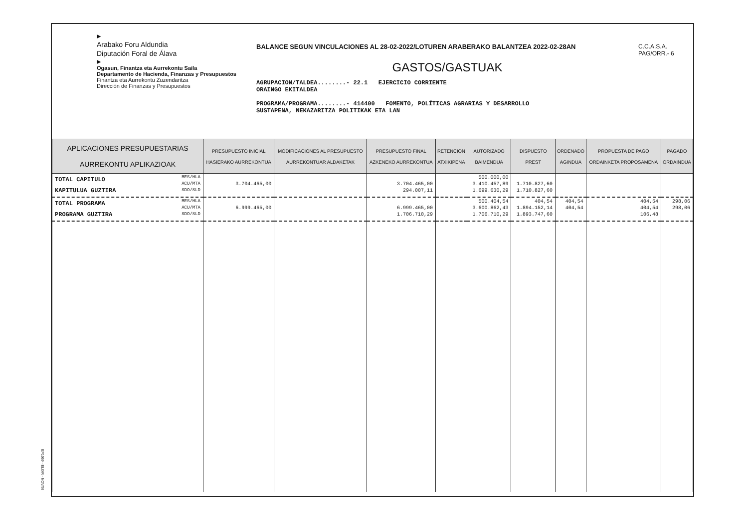▶
Arabako Foru Aldundia
Diputación Foral de Álava
▶
Ogasun, Finantza eta Aurrekontu Saila
Departamento de Hacienda, Finanzas y Presupuestos
Finantza eta Aurrekontu Zuzendaritza
Dirección de Finanzas y Presupuestos
BALANCE SEGUN VINCULACIONES AL 28-02-2022/LOTUREN ARABERAKO BALANTZEA 2022-02-28AN
GASTOS/GASTUAK
AGRUPACION/TALDEA........- 22.1 EJERCICIO CORRIENTE
ORAINGO EKITALDEA
PROGRAMA/PROGRAMA........- 414400 FOMENTO, POLÍTICAS AGRARIAS Y DESARROLLO
SUSTAPENA, NEKAZARITZA POLITIKAK ETA LAN
C.C.A.S.A.
PAG/ORR.- 6
| APLICACIONES PRESUPUESTARIAS AURREKONTU APLIKAZIOAK | PRESUPUESTO INICIAL HASIERAKO AURREKONTUA | MODIFICACIONES AL PRESUPUESTO AURREKONTUAR ALDAKETAK | PRESUPUESTO FINAL AZKENEKO AURREKONTUA | RETENCION ATXIKIPENA | AUTORIZADO BAIMENDUA | DISPUESTO PREST | ORDENADO AGINDUA | PROPUESTA DE PAGO ORDAINKETA PROPOSAMENA | PAGADO ORDAINDUA |
| --- | --- | --- | --- | --- | --- | --- | --- | --- | --- |
| TOTAL CAPITULO MES/HLA ACU/MTA SDO/SLD KAPITULUA GUZTIRA | 3.704.465,00 | | 3.704.465,00 294.007,11 | | 500.000,00 3.410.457,89 1.699.630,29 | 1.710.827,60 1.710.827,60 | | | |
| TOTAL PROGRAMA MES/HLA ACU/MTA SDO/SLD PROGRAMA GUZTIRA | 6.999.465,00 | | 6.999.465,00 1.706.710,29 | | 500.404,54 3.600.862,43 1.706.710,29 | 404,54 1.894.152,14 1.893.747,60 | 404,54 404,54 | 404,54 404,54 106,48 | 298,06 298,06 |
EP1069 - ELIXR - NOV/98